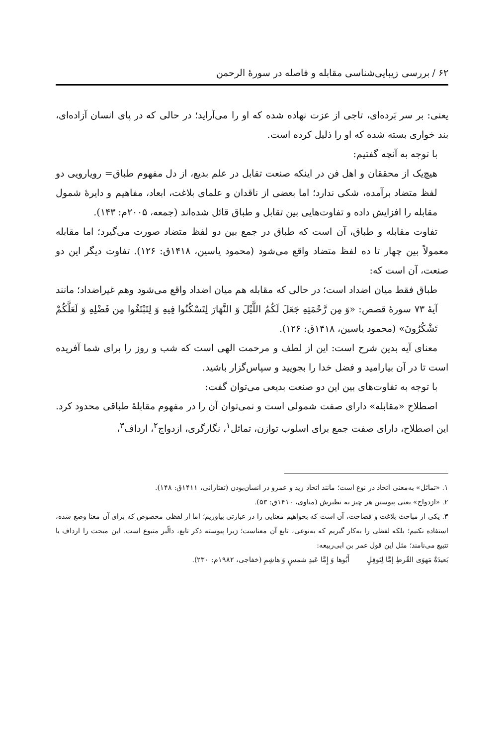۶۲ / بررسی زیبایی‌شناسی مقابله و فاصله در سورهٔ الرحمن
یعنی: بر سر بَرده‌ای، تاجی از عزت نهاده شده که او را می‌آراید؛ در حالی که در پای انسان آزاده‌ای، بند خواری بسته شده که او را ذلیل کرده است.
با توجه به آنچه گفتیم:
هیچ‌یک از محققان و اهل فن در اینکه صنعت تقابل در علم بدیع، از دل مفهوم طباق= رویارویی دو لفظ متضاد برآمده، شکی ندارد؛ اما بعضی از ناقدان و علمای بلاغت، ابعاد، مفاهیم و دایرهٔ شمول مقابله را افزایش داده و تفاوت‌هایی بین تقابل و طباق قائل شده‌اند (جمعه، ۲۰۰۵م: ۱۴۳).
تفاوت مقابله و طباق، آن است که طباق در جمع بین دو لفظ متضاد صورت می‌گیرد؛ اما مقابله معمولاً بین چهار تا ده لفظ متضاد واقع می‌شود (محمود یاسین، ۱۴۱۸ق: ۱۲۶). تفاوت دیگر این دو صنعت، آن است که:
طباق فقط میان اضداد است؛ در حالی که مقابله هم میان اضداد واقع می‌شود وهم غیراضداد؛ مانند آیهٔ ۷۳ سورهٔ قصص: «وَ مِن رَّحْمَتِهِ جَعَلَ لَكُمُ اللَّيْلَ وَ النَّهَارَ لِتَسْكُنُوا فِيهِ وَ لِتَبْتَغُوا مِن فَضْلِهِ وَ لَعَلَّكُمْ تَشْكُرُونَ» (محمود یاسین، ۱۴۱۸ق: ۱۲۶).
معنای آیه بدین شرح است: این از لطف و مرحمت الهی است که شب و روز را برای شما آفریده است تا در آن بیارامید و فضل خدا را بجویید و سپاس‌گزار باشید.
با توجه به تفاوت‌های بین این دو صنعت بدیعی می‌توان گفت:
اصطلاح «مقابله» دارای صفت شمولی است و نمی‌توان آن را در مفهوم مقابلهٔ طباقی محدود کرد. این اصطلاح، دارای صفت جمع برای اسلوب توازن، تماثل<sup>۱</sup>، نگارگری، ازدواج<sup>۲</sup>، ارداف<sup>۳</sup>،
۱. «تماثل» به‌معنی اتحاد در نوع است؛ مانند اتحاد زید و عمرو در انسان‌بودن (تفتازانی، ۱۴۱۱ق: ۱۴۸).
۲. «ازدواج» یعنی پیوستن هر چیز به نظیرش (مناوی، ۱۴۱۰ق: ۵۳).
۳. یکی از مباحث بلاغت و فصاحت، آن است که بخواهیم معنایی را در عبارتی بیاوریم؛ اما از لفظی مخصوص که برای آن معنا وضع شده، استفاده نکنیم؛ بلکه لفظی را به‌کار گیریم که به‌نوعی، تابع آن معناست؛ زیرا پیوسته ذکر تابع، دالّبر متبوع است. این مبحث را ارداف یا تتبیع می‌نامند؛ مثل این قول عمر بن ابی‌ربیعه:
بَعيدَةٌ مَهوَى القُرطِ إمَّا لِنَوفِلٍ أَبُوها وَ إِمَّا عَبدِ شمسٍ وَ هاشِمِ (خفاجی، ۱۹۸۲م: ۲۳۰).